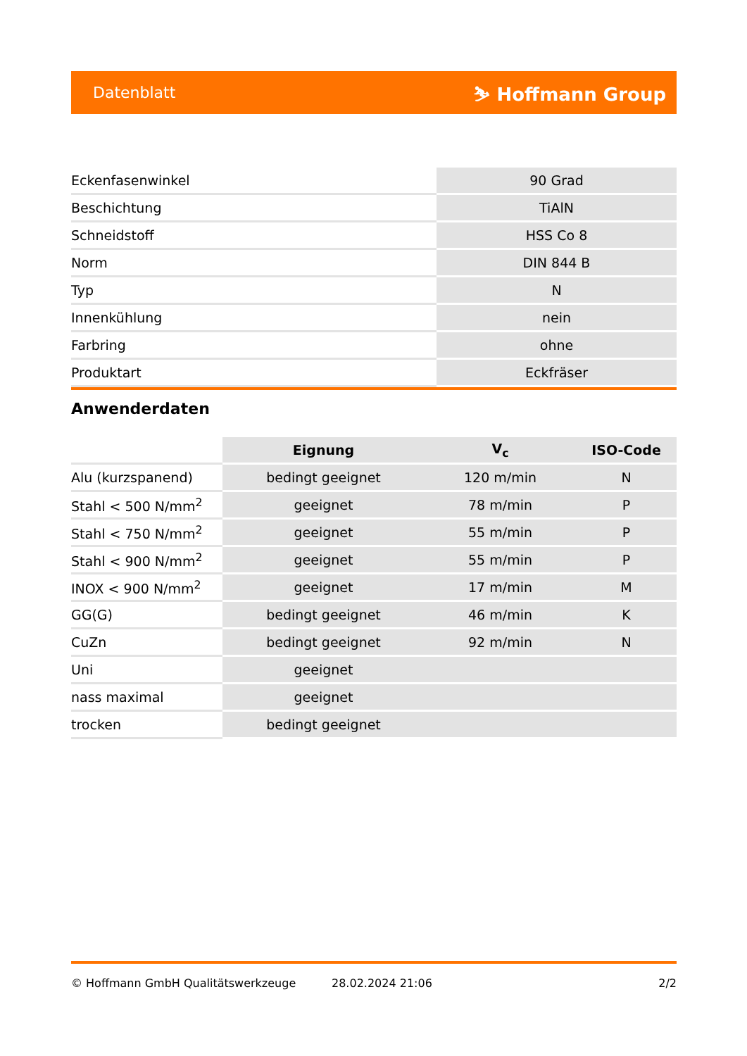Datenblatt ⛷ Hoffmann Group
| Eckenfasenwinkel | 90 Grad |
| Beschichtung | TiAlN |
| Schneidstoff | HSS Co 8 |
| Norm | DIN 844 B |
| Typ | N |
| Innenkühlung | nein |
| Farbring | ohne |
| Produktart | Eckfräser |
Anwenderdaten
| | Eignung | V<sub>c</sub> | ISO-Code |
| --- | --- | --- | --- |
| Alu (kurzspanend) | bedingt geeignet | 120 m/min | N |
| Stahl < 500 N/mm<sup>2</sup> | geeignet | 78 m/min | P |
| Stahl < 750 N/mm<sup>2</sup> | geeignet | 55 m/min | P |
| Stahl < 900 N/mm<sup>2</sup> | geeignet | 55 m/min | P |
| INOX < 900 N/mm<sup>2</sup> | geeignet | 17 m/min | M |
| GG(G) | bedingt geeignet | 46 m/min | K |
| CuZn | bedingt geeignet | 92 m/min | N |
| Uni | geeignet | | |
| nass maximal | geeignet | | |
| trocken | bedingt geeignet | | |
© Hoffmann GmbH Qualitätswerkzeuge 28.02.2024 21:06 2/2